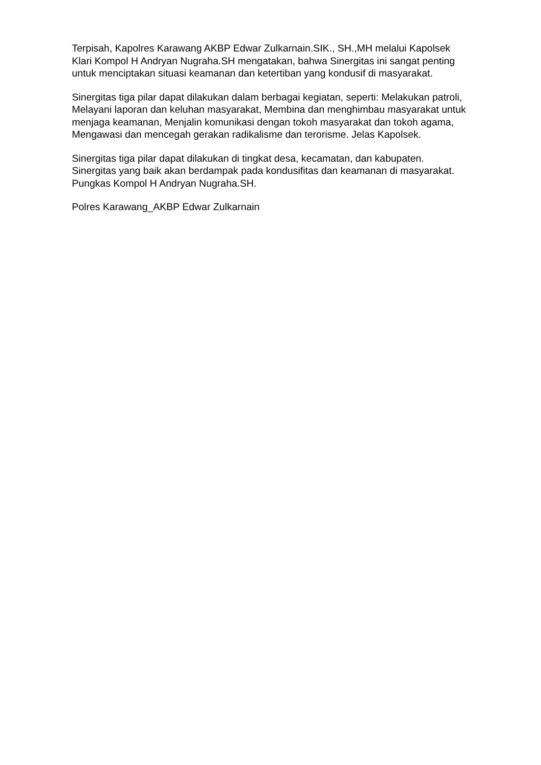Terpisah, Kapolres Karawang AKBP Edwar Zulkarnain.SIK., SH.,MH melalui Kapolsek Klari Kompol H Andryan Nugraha.SH mengatakan, bahwa Sinergitas ini sangat penting untuk menciptakan situasi keamanan dan ketertiban yang kondusif di masyarakat.
Sinergitas tiga pilar dapat dilakukan dalam berbagai kegiatan, seperti: Melakukan patroli, Melayani laporan dan keluhan masyarakat, Membina dan menghimbau masyarakat untuk menjaga keamanan, Menjalin komunikasi dengan tokoh masyarakat dan tokoh agama, Mengawasi dan mencegah gerakan radikalisme dan terorisme. Jelas Kapolsek.
Sinergitas tiga pilar dapat dilakukan di tingkat desa, kecamatan, dan kabupaten. Sinergitas yang baik akan berdampak pada kondusifitas dan keamanan di masyarakat. Pungkas Kompol H Andryan Nugraha.SH.
Polres Karawang_AKBP Edwar Zulkarnain